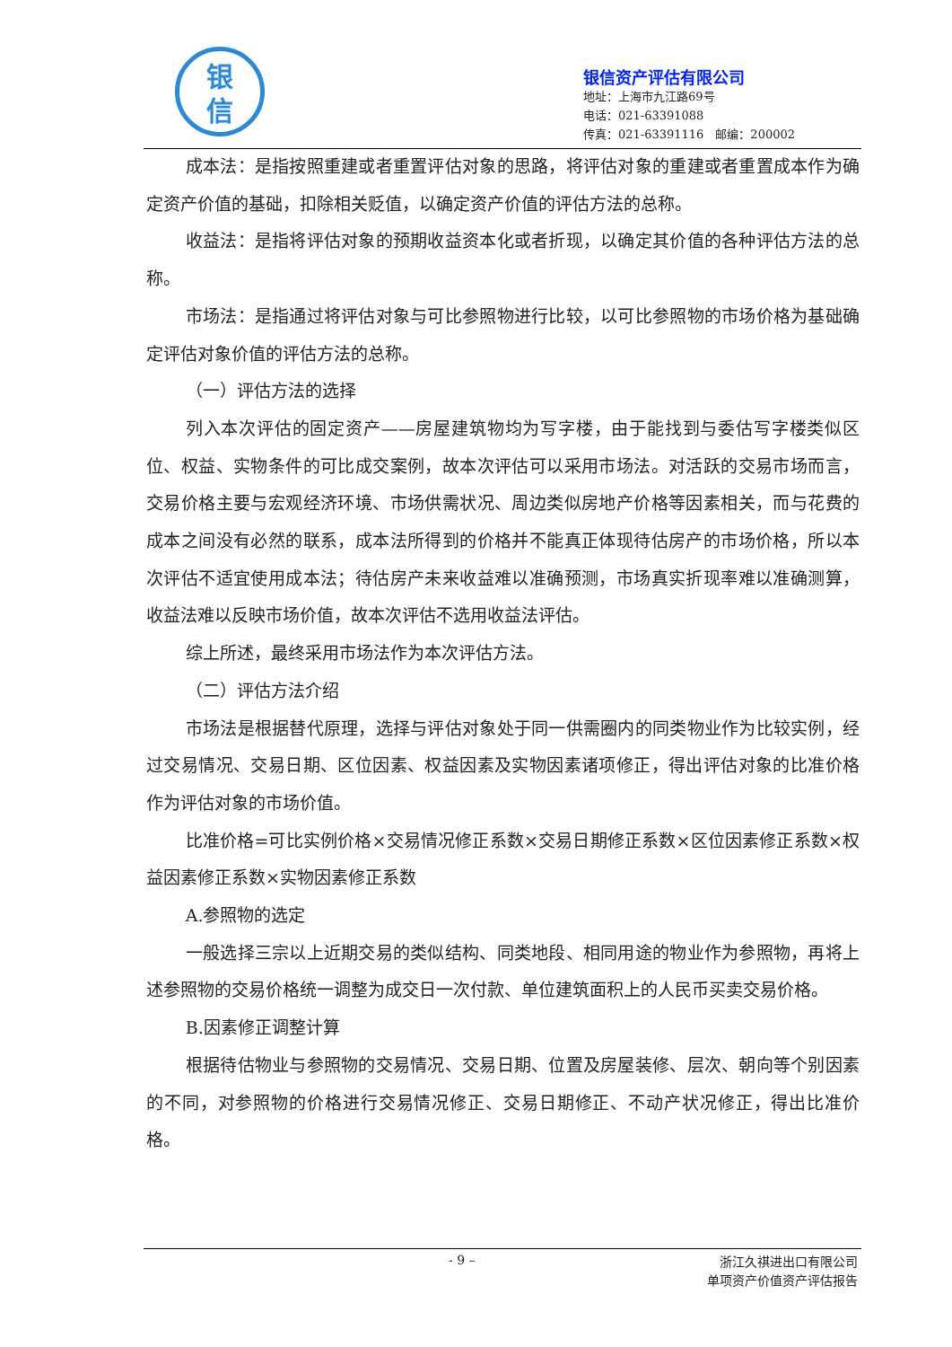银
信
银信资产评估有限公司
地址：上海市九江路69号
电话：021-63391088
传真：021-63391116　邮编：200002
成本法：是指按照重建或者重置评估对象的思路，将评估对象的重建或者重置成本作为确定资产价值的基础，扣除相关贬值，以确定资产价值的评估方法的总称。
收益法：是指将评估对象的预期收益资本化或者折现，以确定其价值的各种评估方法的总称。
市场法：是指通过将评估对象与可比参照物进行比较，以可比参照物的市场价格为基础确定评估对象价值的评估方法的总称。
（一）评估方法的选择
列入本次评估的固定资产——房屋建筑物均为写字楼，由于能找到与委估写字楼类似区位、权益、实物条件的可比成交案例，故本次评估可以采用市场法。对活跃的交易市场而言，交易价格主要与宏观经济环境、市场供需状况、周边类似房地产价格等因素相关，而与花费的成本之间没有必然的联系，成本法所得到的价格并不能真正体现待估房产的市场价格，所以本次评估不适宜使用成本法；待估房产未来收益难以准确预测，市场真实折现率难以准确测算，收益法难以反映市场价值，故本次评估不选用收益法评估。
综上所述，最终采用市场法作为本次评估方法。
（二）评估方法介绍
市场法是根据替代原理，选择与评估对象处于同一供需圈内的同类物业作为比较实例，经过交易情况、交易日期、区位因素、权益因素及实物因素诸项修正，得出评估对象的比准价格作为评估对象的市场价值。
比准价格=可比实例价格×交易情况修正系数×交易日期修正系数×区位因素修正系数×权益因素修正系数×实物因素修正系数
A.参照物的选定
一般选择三宗以上近期交易的类似结构、同类地段、相同用途的物业作为参照物，再将上述参照物的交易价格统一调整为成交日一次付款、单位建筑面积上的人民币买卖交易价格。
B.因素修正调整计算
根据待估物业与参照物的交易情况、交易日期、位置及房屋装修、层次、朝向等个别因素的不同，对参照物的价格进行交易情况修正、交易日期修正、不动产状况修正，得出比准价格。
- 9 –
浙江久祺进出口有限公司
单项资产价值资产评估报告